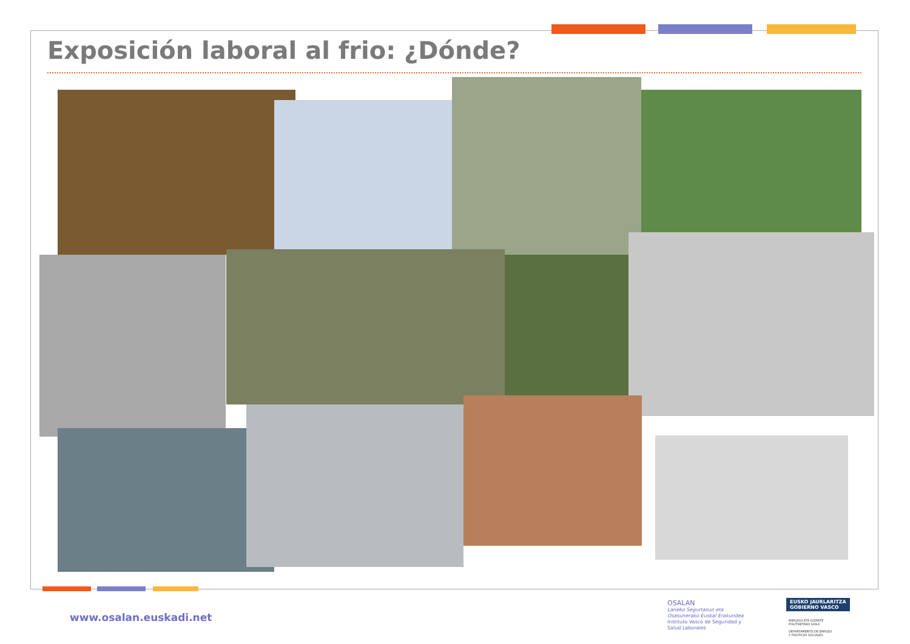Exposición laboral al frio: ¿Dónde?
www.osalan.euskadi.net
OSALAN
Laneko Segurtasun eta
Osasunerako Euskal Erakundea
Instituto Vasco de Seguridad y
Salud Laborales
EUSKO JAURLARITZA
GOBIERNO VASCO
ENPLEGU ETA GIZARTE
POLITIKETAKO SAILA
DEPARTAMENTO DE EMPLEO
Y POLÍTICAS SOCIALES